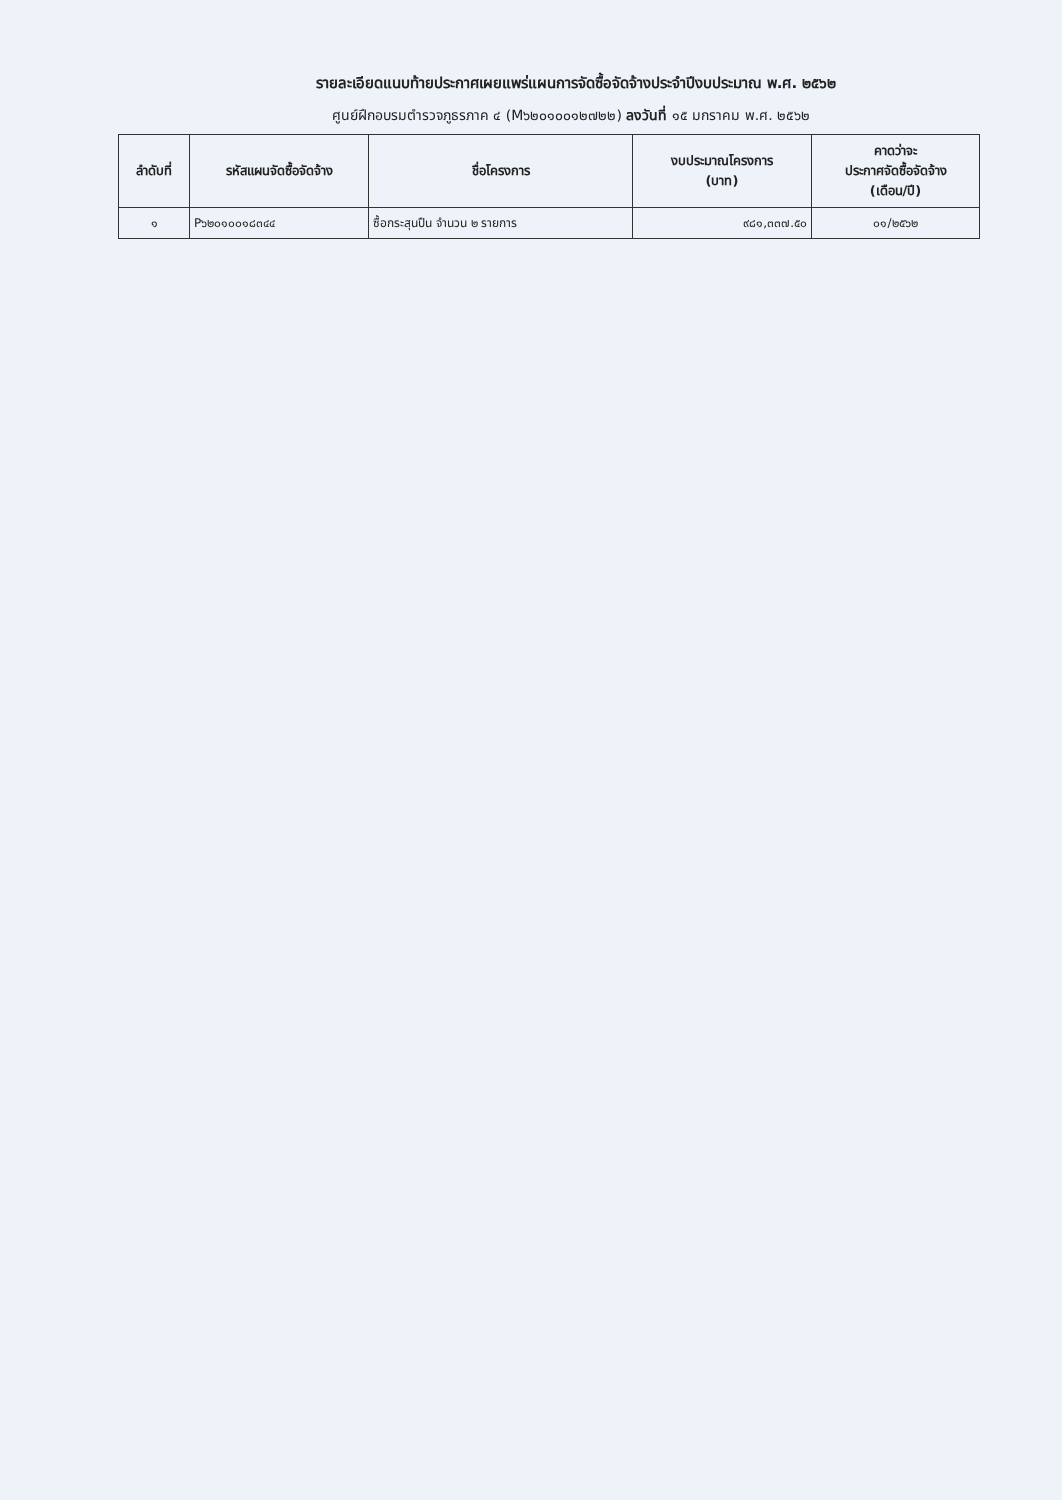รายละเอียดแนบท้ายประกาศเผยแพร่แผนการจัดซื้อจัดจ้างประจำปีงบประมาณ พ.ศ. ๒๕๖๒
ศูนย์ฝึกอบรมตำรวจภูธรภาค ๔ (M๖๒๐๑๐๐๑๒๗๒๒) ลงวันที่ ๑๕ มกราคม พ.ศ. ๒๕๖๒
| ลำดับที่ | รหัสแผนจัดซื้อจัดจ้าง | ชื่อโครงการ | งบประมาณโครงการ (บาท) | คาดว่าจะ ประกาศจัดซื้อจัดจ้าง (เดือน/ปี) |
| --- | --- | --- | --- | --- |
| ๑ | P๖๒๐๑๐๐๑๘๓๔๔ | ซื้อกระสุนปืน จำนวน ๒ รายการ | ๙๘๑,๓๓๗.๕๐ | ๐๑/๒๕๖๒ |